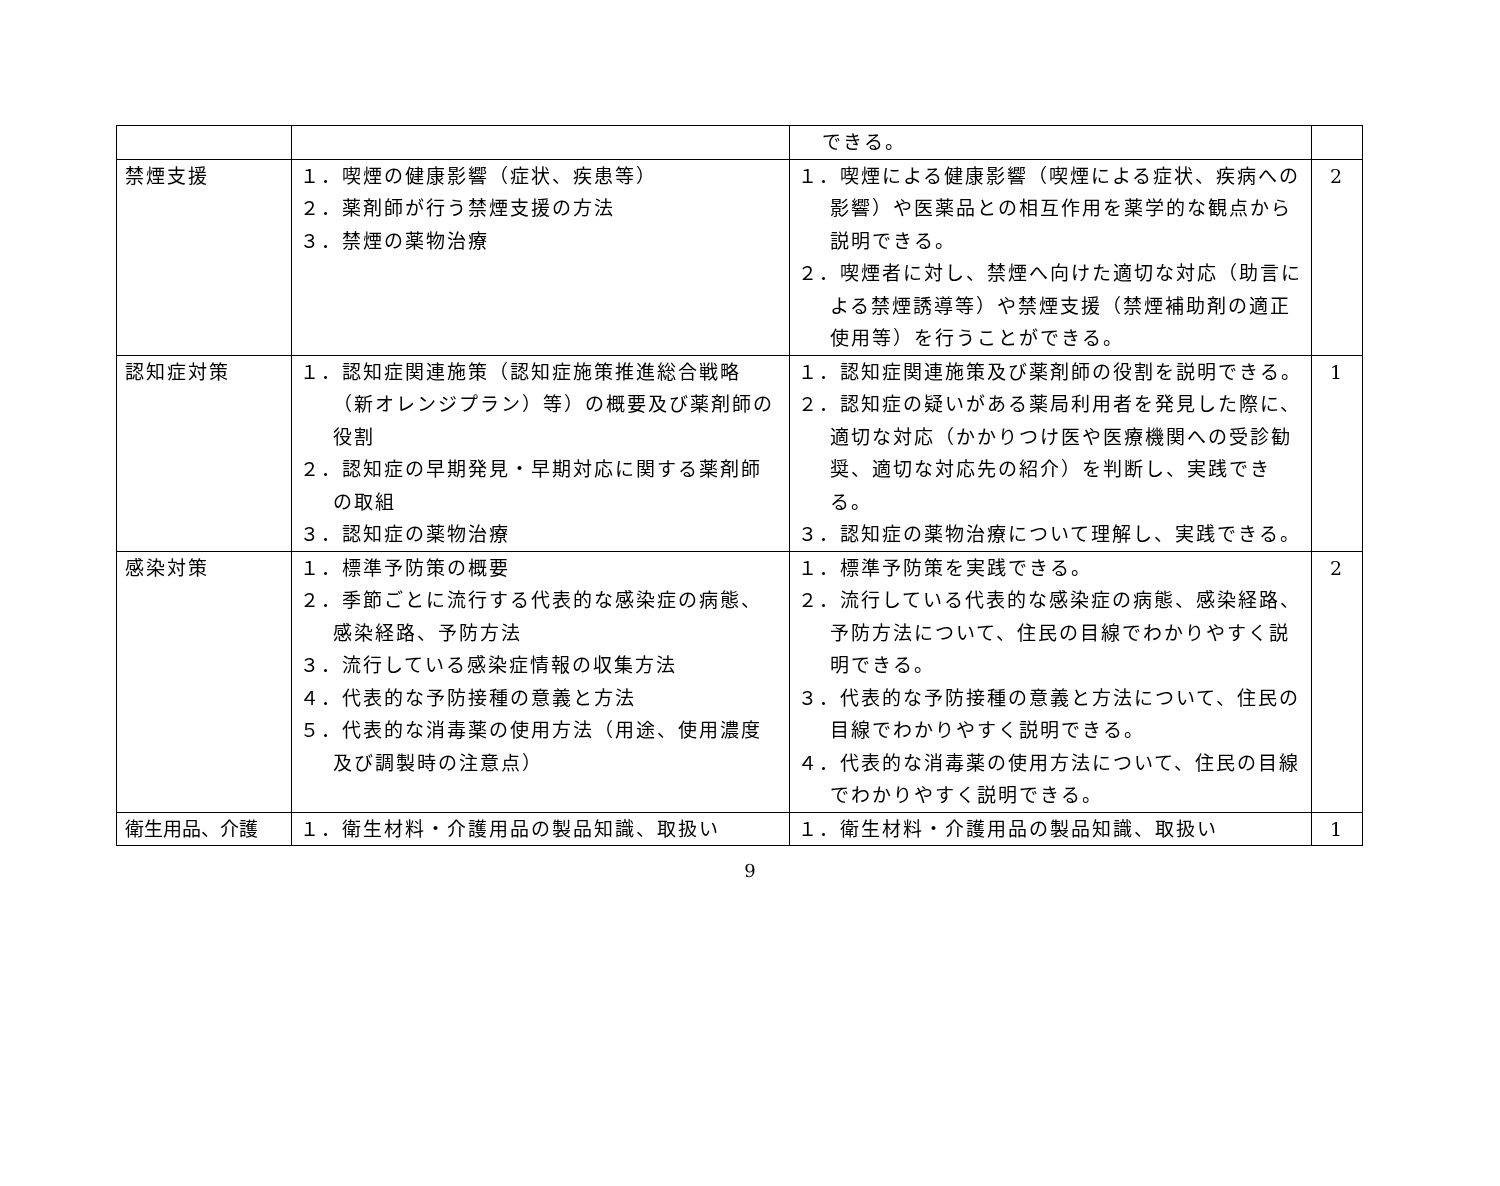| | | できる。 | |
| 禁煙支援 | １．喫煙の健康影響（症状、疾患等） ２．薬剤師が行う禁煙支援の方法 ３．禁煙の薬物治療 | １．喫煙による健康影響（喫煙による症状、疾病への影響）や医薬品との相互作用を薬学的な観点から説明できる。 ２．喫煙者に対し、禁煙へ向けた適切な対応（助言による禁煙誘導等）や禁煙支援（禁煙補助剤の適正使用等）を行うことができる。 | 2 |
| 認知症対策 | １．認知症関連施策（認知症施策推進総合戦略（新オレンジプラン）等）の概要及び薬剤師の役割 ２．認知症の早期発見・早期対応に関する薬剤師の取組 ３．認知症の薬物治療 | １．認知症関連施策及び薬剤師の役割を説明できる。 ２．認知症の疑いがある薬局利用者を発見した際に、適切な対応（かかりつけ医や医療機関への受診勧奨、適切な対応先の紹介）を判断し、実践できる。 ３．認知症の薬物治療について理解し、実践できる。 | 1 |
| 感染対策 | １．標準予防策の概要 ２．季節ごとに流行する代表的な感染症の病態、感染経路、予防方法 ３．流行している感染症情報の収集方法 ４．代表的な予防接種の意義と方法 ５．代表的な消毒薬の使用方法（用途、使用濃度及び調製時の注意点） | １．標準予防策を実践できる。 ２．流行している代表的な感染症の病態、感染経路、予防方法について、住民の目線でわかりやすく説明できる。 ３．代表的な予防接種の意義と方法について、住民の目線でわかりやすく説明できる。 ４．代表的な消毒薬の使用方法について、住民の目線でわかりやすく説明できる。 | 2 |
| 衛生用品、介護 | １．衛生材料・介護用品の製品知識、取扱い | １．衛生材料・介護用品の製品知識、取扱い | 1 |
9